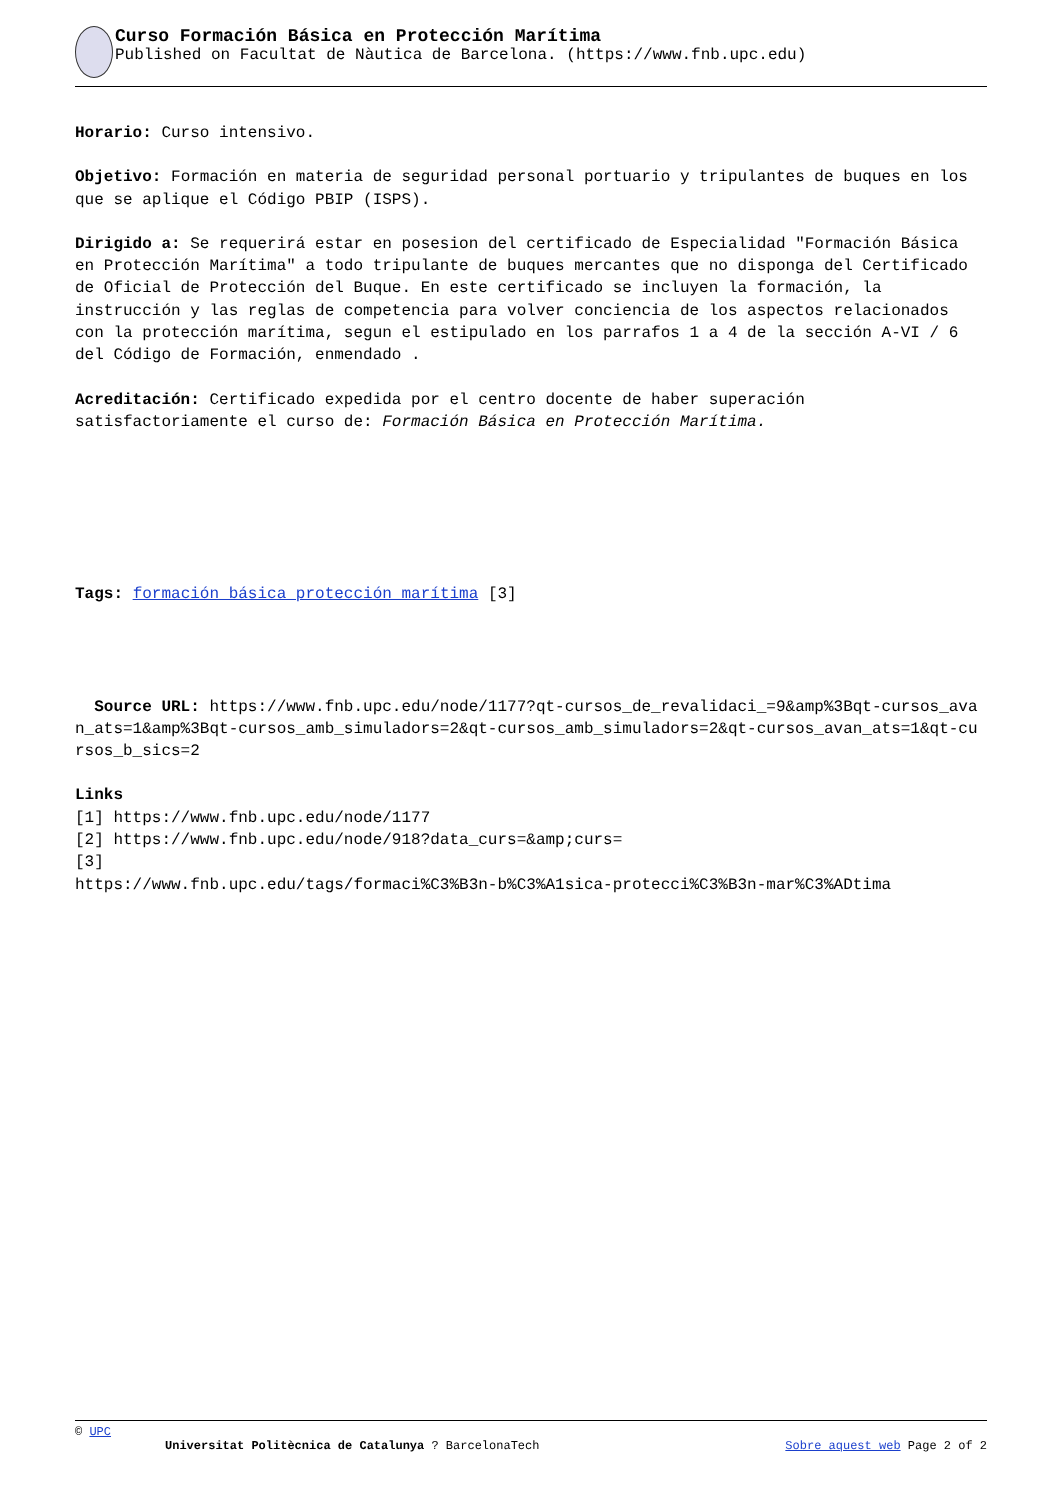Curso Formación Básica en Protección Marítima
Published on Facultat de Nàutica de Barcelona. (https://www.fnb.upc.edu)
Horario: Curso intensivo.
Objetivo: Formación en materia de seguridad personal portuario y tripulantes de buques en los que se aplique el Código PBIP (ISPS).
Dirigido a: Se requerirá estar en posesion del certificado de Especialidad "Formación Básica en Protección Marítima" a todo tripulante de buques mercantes que no disponga del Certificado de Oficial de Protección del Buque. En este certificado se incluyen la formación, la instrucción y las reglas de competencia para volver conciencia de los aspectos relacionados con la protección marítima, segun el estipulado en los parrafos 1 a 4 de la sección A-VI / 6 del Código de Formación, enmendado .
Acreditación: Certificado expedida por el centro docente de haber superación satisfactoriamente el curso de: Formación Básica en Protección Marítima.
Tags: formación básica protección marítima [3]
Source URL: https://www.fnb.upc.edu/node/1177?qt-cursos_de_revalidaci_=9&amp%3Bqt-cursos_avan_ats=1&amp%3Bqt-cursos_amb_simuladors=2&qt-cursos_amb_simuladors=2&qt-cursos_avan_ats=1&qt-cursos_b_sics=2
Links
[1] https://www.fnb.upc.edu/node/1177
[2] https://www.fnb.upc.edu/node/918?data_curs=&amp;curs=
[3]
https://www.fnb.upc.edu/tags/formaci%C3%B3n-b%C3%A1sica-protecci%C3%B3n-mar%C3%ADtima
© UPC
Universitat Politècnica de Catalunya ? BarcelonaTech Sobre aquest web Page 2 of 2